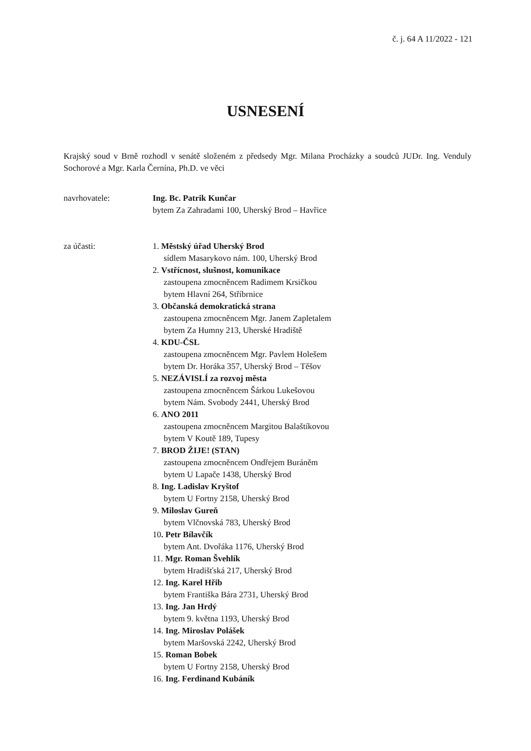č. j. 64 A 11/2022 - 121
USNESENÍ
Krajský soud v Brně rozhodl v senátě složeném z předsedy Mgr. Milana Procházky a soudců JUDr. Ing. Venduly Sochorové a Mgr. Karla Černína, Ph.D. ve věci
navrhovatele: Ing. Bc. Patrik Kunčar
bytem Za Zahradami 100, Uherský Brod – Havřice
za účasti: 1. Městský úřad Uherský Brod
sídlem Masarykovo nám. 100, Uherský Brod
2. Vstřícnost, slušnost, komunikace
zastoupena zmocněncem Radimem Krsičkou
bytem Hlavní 264, Stříbrnice
3. Občanská demokratická strana
zastoupena zmocněncem Mgr. Janem Zapletalem
bytem Za Humny 213, Uherské Hradiště
4. KDU-ČSL
zastoupena zmocněncem Mgr. Pavlem Holešem
bytem Dr. Horáka 357, Uherský Brod – Těšov
5. NEZÁVISLÍ za rozvoj města
zastoupena zmocněncem Šárkou Lukešovou
bytem Nám. Svobody 2441, Uherský Brod
6. ANO 2011
zastoupena zmocněncem Margitou Balaštíkovou
bytem V Koutě 189, Tupesy
7. BROD ŽIJE! (STAN)
zastoupena zmocněncem Ondřejem Buráněm
bytem U Lapače 1438, Uherský Brod
8. Ing. Ladislav Kryštof
bytem U Fortny 2158, Uherský Brod
9. Miloslav Gureň
bytem Vlčnovská 783, Uherský Brod
10. Petr Bílavčík
bytem Ant. Dvořáka 1176, Uherský Brod
11. Mgr. Roman Švehlík
bytem Hradišťská 217, Uherský Brod
12. Ing. Karel Hřib
bytem Františka Bára 2731, Uherský Brod
13. Ing. Jan Hrdý
bytem 9. května 1193, Uherský Brod
14. Ing. Miroslav Polášek
bytem Maršovská 2242, Uherský Brod
15. Roman Bobek
bytem U Fortny 2158, Uherský Brod
16. Ing. Ferdinand Kubáník